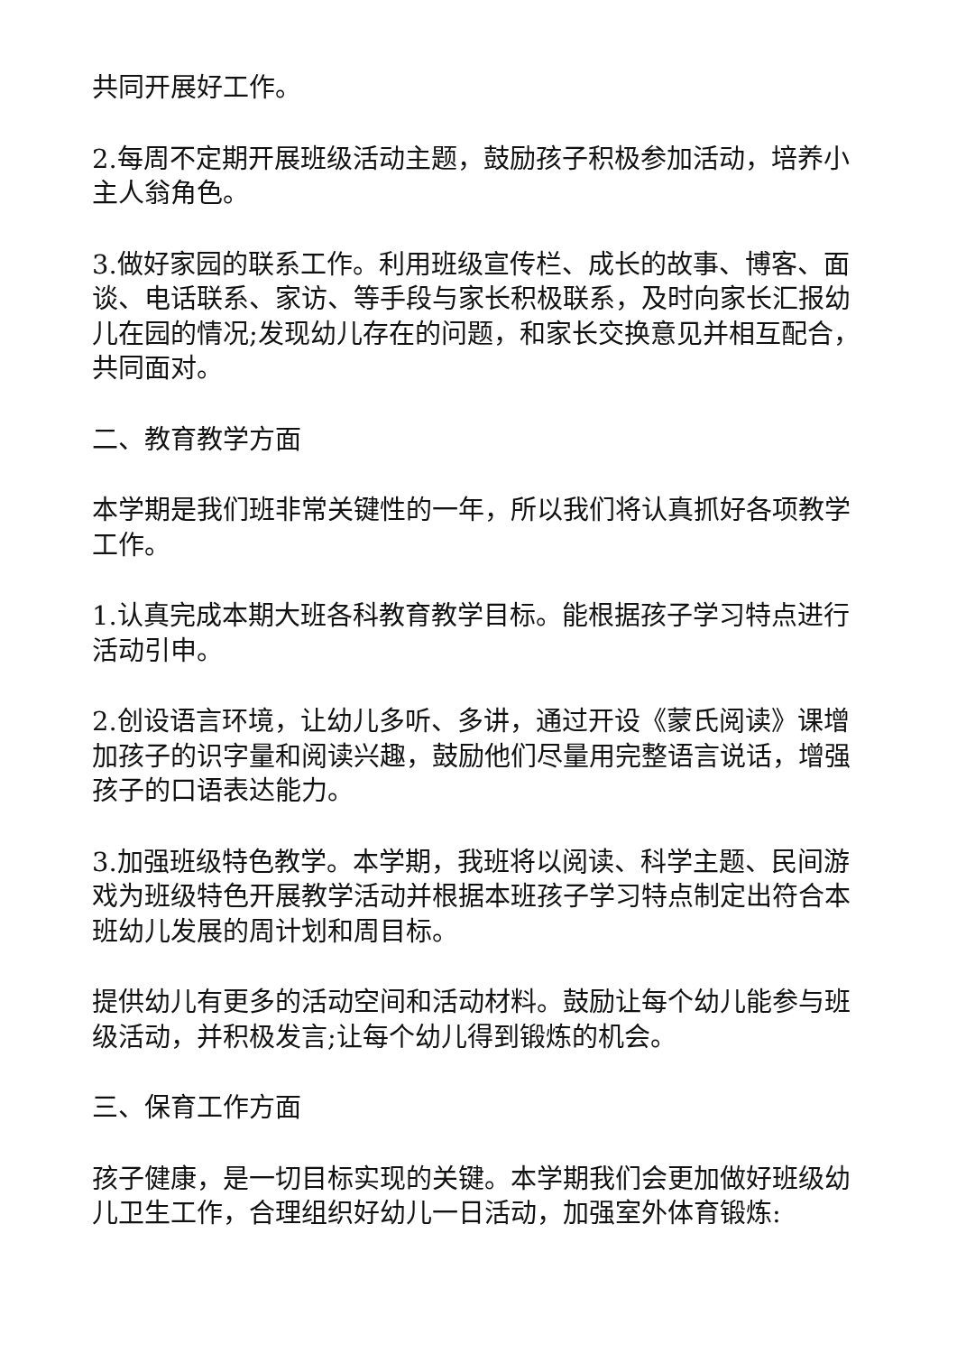共同开展好工作。
2.每周不定期开展班级活动主题，鼓励孩子积极参加活动，培养小主人翁角色。
3.做好家园的联系工作。利用班级宣传栏、成长的故事、博客、面谈、电话联系、家访、等手段与家长积极联系，及时向家长汇报幼儿在园的情况;发现幼儿存在的问题，和家长交换意见并相互配合，共同面对。
二、教育教学方面
本学期是我们班非常关键性的一年，所以我们将认真抓好各项教学工作。
1.认真完成本期大班各科教育教学目标。能根据孩子学习特点进行活动引申。
2.创设语言环境，让幼儿多听、多讲，通过开设《蒙氏阅读》课增加孩子的识字量和阅读兴趣，鼓励他们尽量用完整语言说话，增强孩子的口语表达能力。
3.加强班级特色教学。本学期，我班将以阅读、科学主题、民间游戏为班级特色开展教学活动并根据本班孩子学习特点制定出符合本班幼儿发展的周计划和周目标。
提供幼儿有更多的活动空间和活动材料。鼓励让每个幼儿能参与班级活动，并积极发言;让每个幼儿得到锻炼的机会。
三、保育工作方面
孩子健康，是一切目标实现的关键。本学期我们会更加做好班级幼儿卫生工作，合理组织好幼儿一日活动，加强室外体育锻炼: